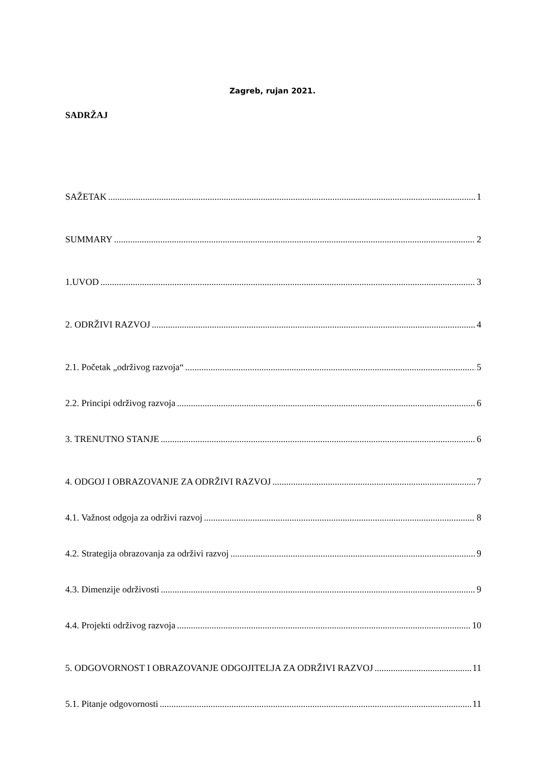Zagreb, rujan 2021.
SADRŽAJ
SAŽETAK 1
SUMMARY 2
1.UVOD 3
2. ODRŽIVI RAZVOJ 4
2.1. Početak „održivog razvoja“ 5
2.2. Principi održivog razvoja 6
3. TRENUTNO STANJE 6
4. ODGOJ I OBRAZOVANJE ZA ODRŽIVI RAZVOJ 7
4.1. Važnost odgoja za održivi razvoj 8
4.2. Strategija obrazovanja za održivi razvoj 9
4.3. Dimenzije održivosti 9
4.4. Projekti održivog razvoja 10
5. ODGOVORNOST I OBRAZOVANJE ODGOJITELJA ZA ODRŽIVI RAZVOJ 11
5.1. Pitanje odgovornosti 11